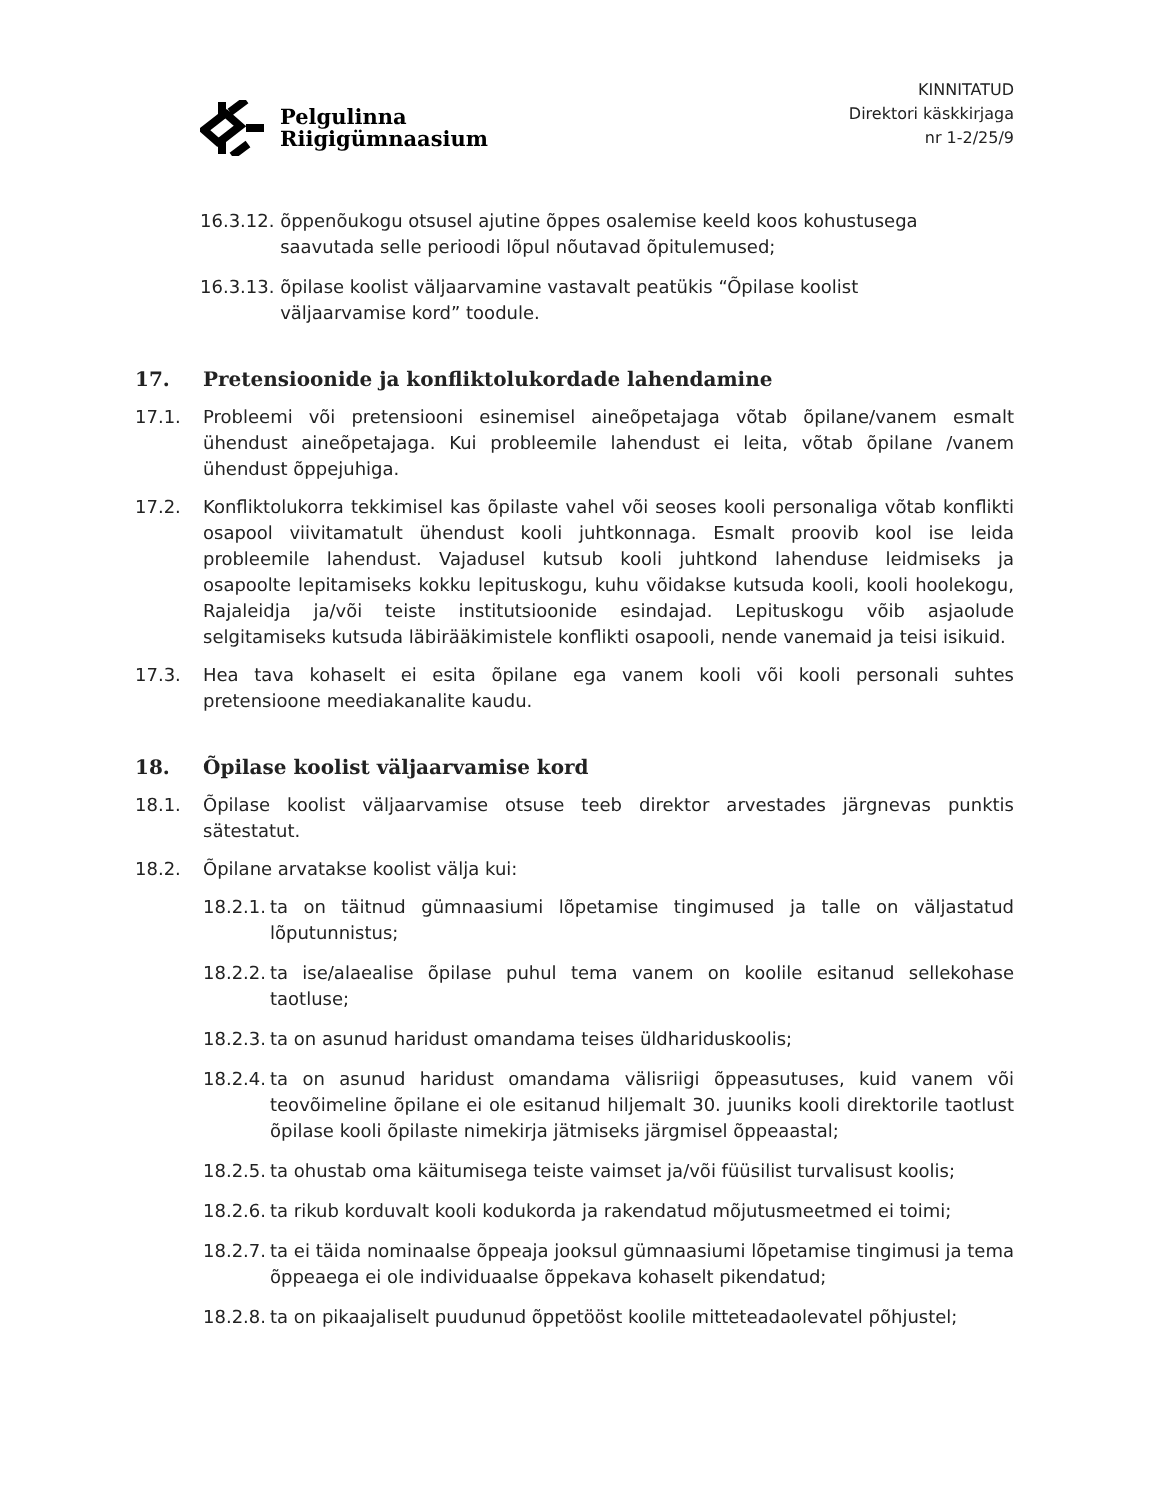Pelgulinna
Riigigümnaasium
KINNITATUD
Direktori käskkirjaga
nr 1-2/25/9
16.3.12. õppenõukogu otsusel ajutine õppes osalemise keeld koos kohustusega
saavutada selle perioodi lõpul nõutavad õpitulemused;
16.3.13. õpilase koolist väljaarvamine vastavalt peatükis “Õpilase koolist
väljaarvamise kord” toodule.
17. Pretensioonide ja konfliktolukordade lahendamine
17.1. Probleemi või pretensiooni esinemisel aineõpetajaga võtab õpilane/vanem esmalt ühendust aineõpetajaga. Kui probleemile lahendust ei leita, võtab õpilane /vanem ühendust õppejuhiga.
17.2. Konfliktolukorra tekkimisel kas õpilaste vahel või seoses kooli personaliga võtab konflikti osapool viivitamatult ühendust kooli juhtkonnaga. Esmalt proovib kool ise leida probleemile lahendust. Vajadusel kutsub kooli juhtkond lahenduse leidmiseks ja osapoolte lepitamiseks kokku lepituskogu, kuhu võidakse kutsuda kooli, kooli hoolekogu, Rajaleidja ja/või teiste institutsioonide esindajad. Lepituskogu võib asjaolude selgitamiseks kutsuda läbirääkimistele konflikti osapooli, nende vanemaid ja teisi isikuid.
17.3. Hea tava kohaselt ei esita õpilane ega vanem kooli või kooli personali suhtes pretensioone meediakanalite kaudu.
18. Õpilase koolist väljaarvamise kord
18.1. Õpilase koolist väljaarvamise otsuse teeb direktor arvestades järgnevas punktis sätestatut.
18.2. Õpilane arvatakse koolist välja kui:
18.2.1. ta on täitnud gümnaasiumi lõpetamise tingimused ja talle on väljastatud lõputunnistus;
18.2.2. ta ise/alaealise õpilase puhul tema vanem on koolile esitanud sellekohase taotluse;
18.2.3. ta on asunud haridust omandama teises üldhariduskoolis;
18.2.4. ta on asunud haridust omandama välisriigi õppeasutuses, kuid vanem või teovõimeline õpilane ei ole esitanud hiljemalt 30. juuniks kooli direktorile taotlust õpilase kooli õpilaste nimekirja jätmiseks järgmisel õppeaastal;
18.2.5. ta ohustab oma käitumisega teiste vaimset ja/või füüsilist turvalisust koolis;
18.2.6. ta rikub korduvalt kooli kodukorda ja rakendatud mõjutusmeetmed ei toimi;
18.2.7. ta ei täida nominaalse õppeaja jooksul gümnaasiumi lõpetamise tingimusi ja tema õppeaega ei ole individuaalse õppekava kohaselt pikendatud;
18.2.8. ta on pikaajaliselt puudunud õppetööst koolile mitteteadaolevatel põhjustel;